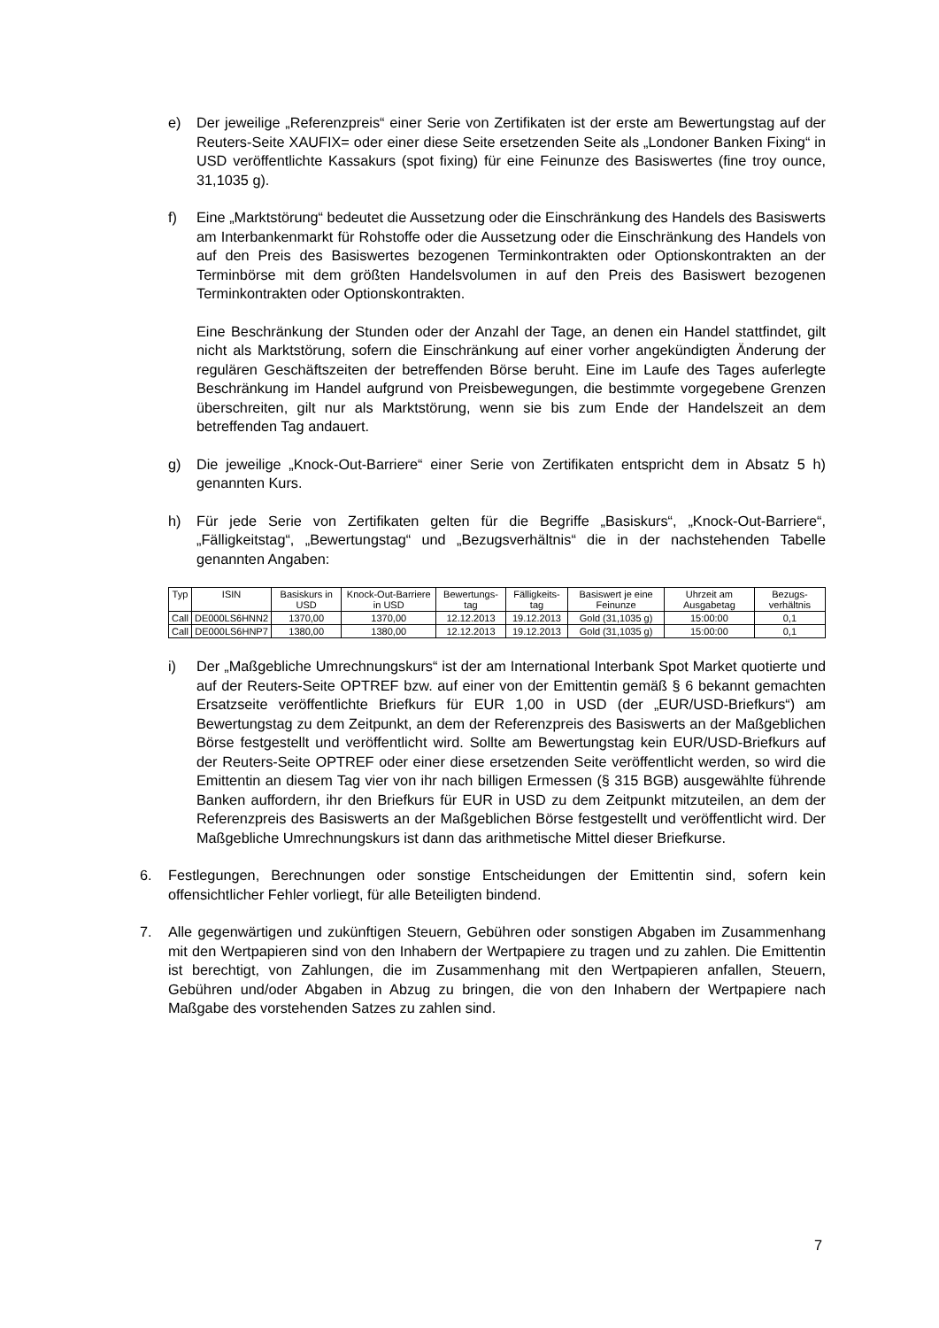e) Der jeweilige „Referenzpreis“ einer Serie von Zertifikaten ist der erste am Bewertungstag auf der Reuters-Seite XAUFIX= oder einer diese Seite ersetzenden Seite als „Londoner Banken Fixing“ in USD veröffentlichte Kassakurs (spot fixing) für eine Feinunze des Basiswertes (fine troy ounce, 31,1035 g).
f) Eine „Marktstörung“ bedeutet die Aussetzung oder die Einschränkung des Handels des Basiswerts am Interbankenmarkt für Rohstoffe oder die Aussetzung oder die Einschränkung des Handels von auf den Preis des Basiswertes bezogenen Terminkontrakten oder Optionskontrakten an der Terminbörse mit dem größten Handelsvolumen in auf den Preis des Basiswert bezogenen Terminkontrakten oder Optionskontrakten.
Eine Beschränkung der Stunden oder der Anzahl der Tage, an denen ein Handel stattfindet, gilt nicht als Marktstörung, sofern die Einschränkung auf einer vorher angekündigten Änderung der regulären Geschäftszeiten der betreffenden Börse beruht. Eine im Laufe des Tages auferlegte Beschränkung im Handel aufgrund von Preisbewegungen, die bestimmte vorgegebene Grenzen überschreiten, gilt nur als Marktstörung, wenn sie bis zum Ende der Handelszeit an dem betreffenden Tag andauert.
g) Die jeweilige „Knock-Out-Barriere“ einer Serie von Zertifikaten entspricht dem in Absatz 5 h) genannten Kurs.
h) Für jede Serie von Zertifikaten gelten für die Begriffe „Basiskurs“, „Knock-Out-Barriere“, „Fälligkeitstag“, „Bewertungstag“ und „Bezugsverhältnis“ die in der nachstehenden Tabelle genannten Angaben:
| Typ | ISIN | Basiskurs in USD | Knock-Out-Barriere in USD | Bewertungs-tag | Fälligkeits-tag | Basiswert je eine Feinunze | Uhrzeit am Ausgabetag | Bezugs-verhältnis |
| --- | --- | --- | --- | --- | --- | --- | --- | --- |
| Call | DE000LS6HNN2 | 1370,00 | 1370,00 | 12.12.2013 | 19.12.2013 | Gold (31,1035 g) | 15:00:00 | 0,1 |
| Call | DE000LS6HNP7 | 1380,00 | 1380,00 | 12.12.2013 | 19.12.2013 | Gold (31,1035 g) | 15:00:00 | 0,1 |
i) Der „Maßgebliche Umrechnungskurs“ ist der am International Interbank Spot Market quotierte und auf der Reuters-Seite OPTREF bzw. auf einer von der Emittentin gemäß § 6 bekannt gemachten Ersatzseite veröffentlichte Briefkurs für EUR 1,00 in USD (der „EUR/USD-Briefkurs“) am Bewertungstag zu dem Zeitpunkt, an dem der Referenzpreis des Basiswerts an der Maßgeblichen Börse festgestellt und veröffentlicht wird. Sollte am Bewertungstag kein EUR/USD-Briefkurs auf der Reuters-Seite OPTREF oder einer diese ersetzenden Seite veröffentlicht werden, so wird die Emittentin an diesem Tag vier von ihr nach billigen Ermessen (§ 315 BGB) ausgewählte führende Banken auffordern, ihr den Briefkurs für EUR in USD zu dem Zeitpunkt mitzuteilen, an dem der Referenzpreis des Basiswerts an der Maßgeblichen Börse festgestellt und veröffentlicht wird. Der Maßgebliche Umrechnungskurs ist dann das arithmetische Mittel dieser Briefkurse.
6. Festlegungen, Berechnungen oder sonstige Entscheidungen der Emittentin sind, sofern kein offensichtlicher Fehler vorliegt, für alle Beteiligten bindend.
7. Alle gegenwärtigen und zukünftigen Steuern, Gebühren oder sonstigen Abgaben im Zusammenhang mit den Wertpapieren sind von den Inhabern der Wertpapiere zu tragen und zu zahlen. Die Emittentin ist berechtigt, von Zahlungen, die im Zusammenhang mit den Wertpapieren anfallen, Steuern, Gebühren und/oder Abgaben in Abzug zu bringen, die von den Inhabern der Wertpapiere nach Maßgabe des vorstehenden Satzes zu zahlen sind.
7